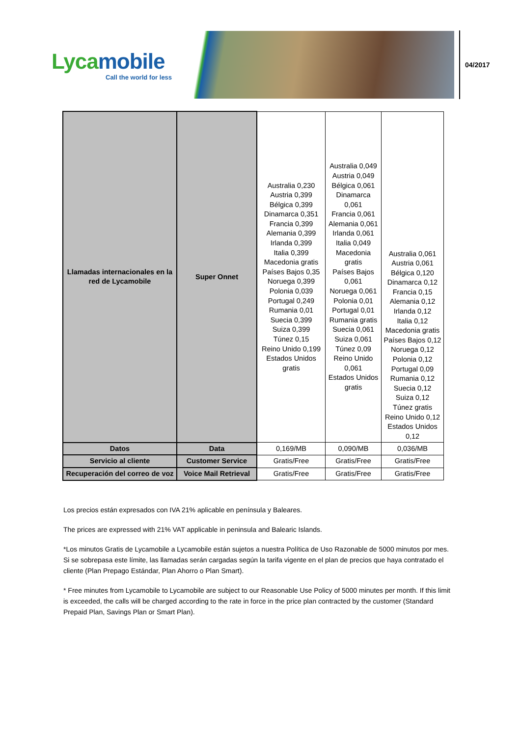Lycamobile
Call the world for less
04/2017
| Llamadas internacionales en la red de Lycamobile | Super Onnet | Australia 0,230 Austria 0,399 Bélgica 0,399 Dinamarca 0,351 Francia 0,399 Alemania 0,399 Irlanda 0,399 Italia 0,399 Macedonia gratis Países Bajos 0,35 Noruega 0,399 Polonia 0,039 Portugal 0,249 Rumania 0,01 Suecia 0,399 Suiza 0,399 Túnez 0,15 Reino Unido 0,199 Estados Unidos gratis | Australia 0,049 Austria 0,049 Bélgica 0,061 Dinamarca 0,061 Francia 0,061 Alemania 0,061 Irlanda 0,061 Italia 0,049 Macedonia gratis Países Bajos 0,061 Noruega 0,061 Polonia 0,01 Portugal 0,01 Rumania gratis Suecia 0,061 Suiza 0,061 Túnez 0,09 Reino Unido 0,061 Estados Unidos gratis | Australia 0,061 Austria 0,061 Bélgica 0,120 Dinamarca 0,12 Francia 0,15 Alemania 0,12 Irlanda 0,12 Italia 0,12 Macedonia gratis Países Bajos 0,12 Noruega 0,12 Polonia 0,12 Portugal 0,09 Rumania 0,12 Suecia 0,12 Suiza 0,12 Túnez gratis Reino Unido 0,12 Estados Unidos 0,12 |
| Datos | Data | 0,169/MB | 0,090/MB | 0,036/MB |
| Servicio al cliente | Customer Service | Gratis/Free | Gratis/Free | Gratis/Free |
| Recuperación del correo de voz | Voice Mail Retrieval | Gratis/Free | Gratis/Free | Gratis/Free |
Los precios están expresados con IVA 21% aplicable en península y Baleares.
The prices are expressed with 21% VAT applicable in peninsula and Balearic Islands.
*Los minutos Gratis de Lycamobile a Lycamobile están sujetos a nuestra Política de Uso Razonable de 5000 minutos por mes. Si se sobrepasa este límite, las llamadas serán cargadas según la tarifa vigente en el plan de precios que haya contratado el cliente (Plan Prepago Estándar, Plan Ahorro o Plan Smart).
* Free minutes from Lycamobile to Lycamobile are subject to our Reasonable Use Policy of 5000 minutes per month. If this limit is exceeded, the calls will be charged according to the rate in force in the price plan contracted by the customer (Standard Prepaid Plan, Savings Plan or Smart Plan).